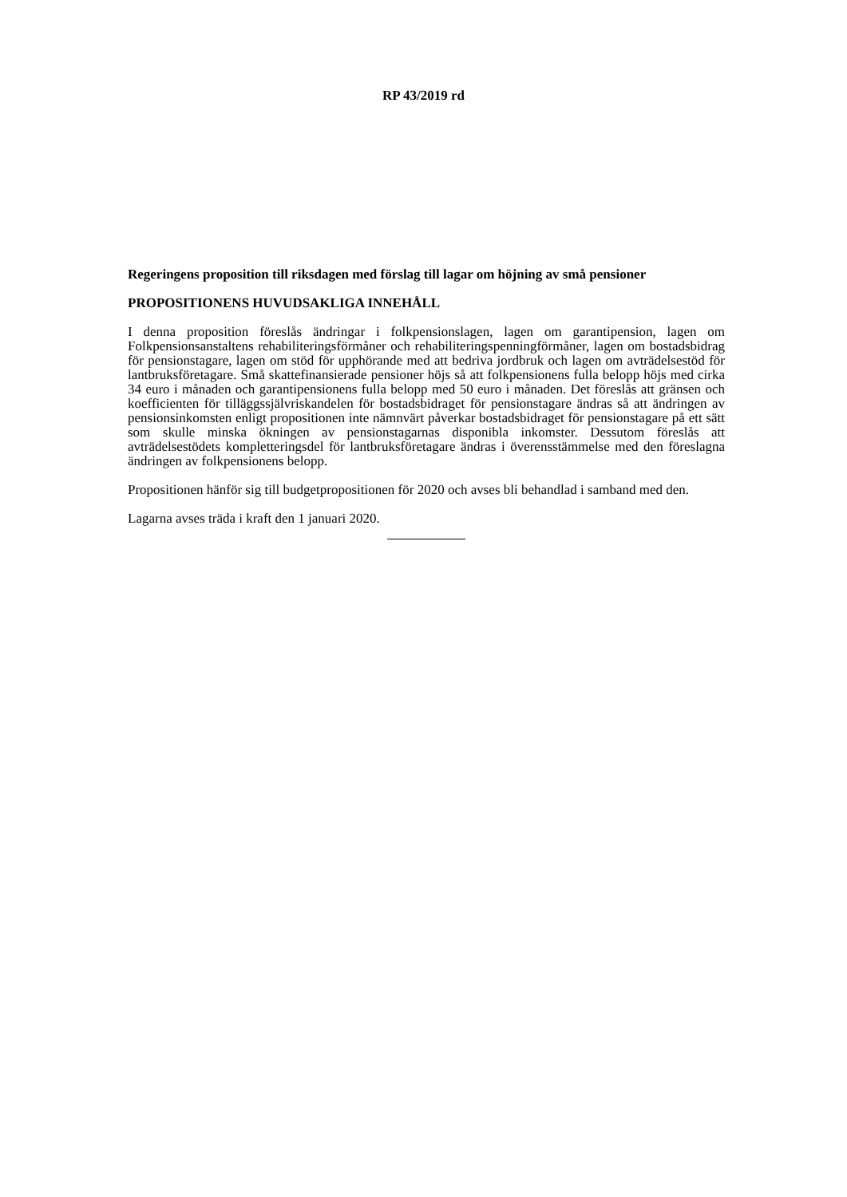RP 43/2019 rd
Regeringens proposition till riksdagen med förslag till lagar om höjning av små pensioner
PROPOSITIONENS HUVUDSAKLIGA INNEHÅLL
I denna proposition föreslås ändringar i folkpensionslagen, lagen om garantipension, lagen om Folkpensionsanstaltens rehabiliteringsförmåner och rehabiliteringspenningförmåner, lagen om bostadsbidrag för pensionstagare, lagen om stöd för upphörande med att bedriva jordbruk och lagen om avträdelsestöd för lantbruksföretagare. Små skattefinansierade pensioner höjs så att folkpensionens fulla belopp höjs med cirka 34 euro i månaden och garantipensionens fulla belopp med 50 euro i månaden. Det föreslås att gränsen och koefficienten för tilläggssjälvriskandelen för bostadsbidraget för pensionstagare ändras så att ändringen av pensionsinkomsten enligt propositionen inte nämnvärt påverkar bostadsbidraget för pensionstagare på ett sätt som skulle minska ökningen av pensionstagarnas disponibla inkomster. Dessutom föreslås att avträdelsestödets kompletteringsdel för lantbruksföretagare ändras i överensstämmelse med den föreslagna ändringen av folkpensionens belopp.
Propositionen hänför sig till budgetpropositionen för 2020 och avses bli behandlad i samband med den.
Lagarna avses träda i kraft den 1 januari 2020.